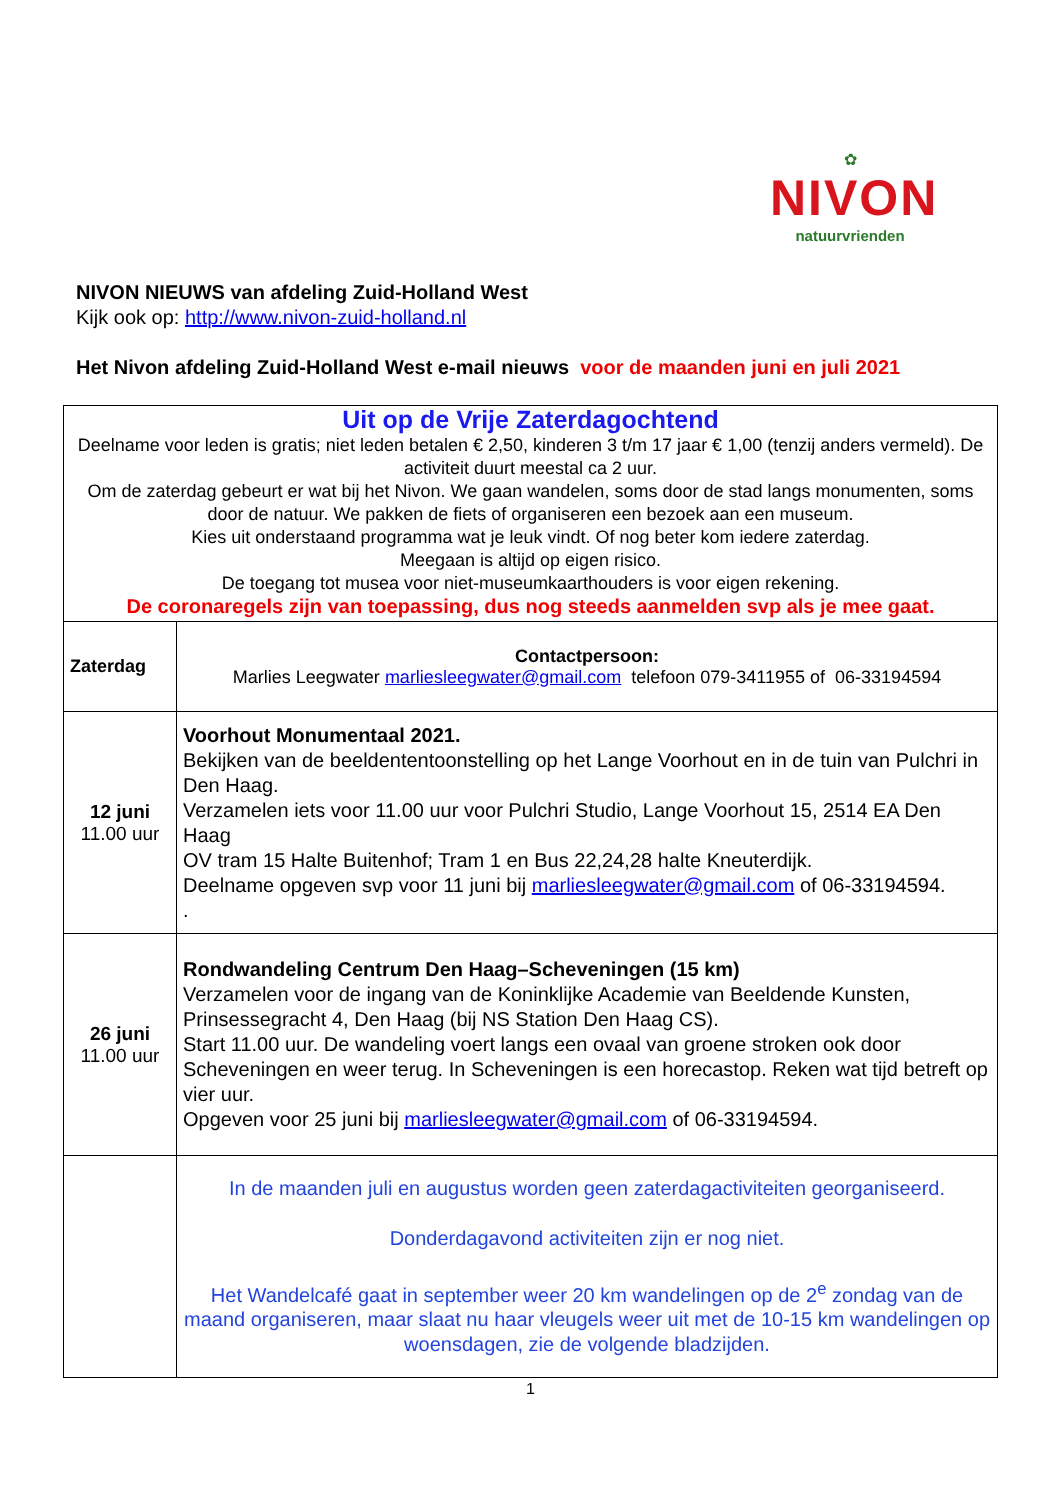✿
NIVON
natuurvrienden
NIVON NIEUWS van afdeling Zuid-Holland West
Kijk ook op: http://www.nivon-zuid-holland.nl
Het Nivon afdeling Zuid-Holland West e-mail nieuws voor de maanden juni en juli 2021
| Uit op de Vrije Zaterdagochtend Deelname voor leden is gratis; niet leden betalen € 2,50, kinderen 3 t/m 17 jaar € 1,00 (tenzij anders vermeld). De activiteit duurt meestal ca 2 uur. Om de zaterdag gebeurt er wat bij het Nivon. We gaan wandelen, soms door de stad langs monumenten, soms door de natuur. We pakken de fiets of organiseren een bezoek aan een museum. Kies uit onderstaand programma wat je leuk vindt. Of nog beter kom iedere zaterdag. Meegaan is altijd op eigen risico. De toegang tot musea voor niet-museumkaarthouders is voor eigen rekening. De coronaregels zijn van toepassing, dus nog steeds aanmelden svp als je mee gaat. | |
| Zaterdag | Contactpersoon: Marlies Leegwater marliesleegwater@gmail.com telefoon 079-3411955 of 06-33194594 |
| 12 juni 11.00 uur | Voorhout Monumentaal 2021. Bekijken van de beeldententoonstelling op het Lange Voorhout en in de tuin van Pulchri in Den Haag. Verzamelen iets voor 11.00 uur voor Pulchri Studio, Lange Voorhout 15, 2514 EA Den Haag OV tram 15 Halte Buitenhof; Tram 1 en Bus 22,24,28 halte Kneuterdijk. Deelname opgeven svp voor 11 juni bij marliesleegwater@gmail.com of 06-33194594. . |
| 26 juni 11.00 uur | Rondwandeling Centrum Den Haag–Scheveningen (15 km) Verzamelen voor de ingang van de Koninklijke Academie van Beeldende Kunsten, Prinsessegracht 4, Den Haag (bij NS Station Den Haag CS). Start 11.00 uur. De wandeling voert langs een ovaal van groene stroken ook door Scheveningen en weer terug. In Scheveningen is een horecastop. Reken wat tijd betreft op vier uur. Opgeven voor 25 juni bij marliesleegwater@gmail.com of 06-33194594. |
| | In de maanden juli en augustus worden geen zaterdagactiviteiten georganiseerd. Donderdagavond activiteiten zijn er nog niet. Het Wandelcafé gaat in september weer 20 km wandelingen op de 2<sup>e</sup> zondag van de maand organiseren, maar slaat nu haar vleugels weer uit met de 10-15 km wandelingen op woensdagen, zie de volgende bladzijden. |
1